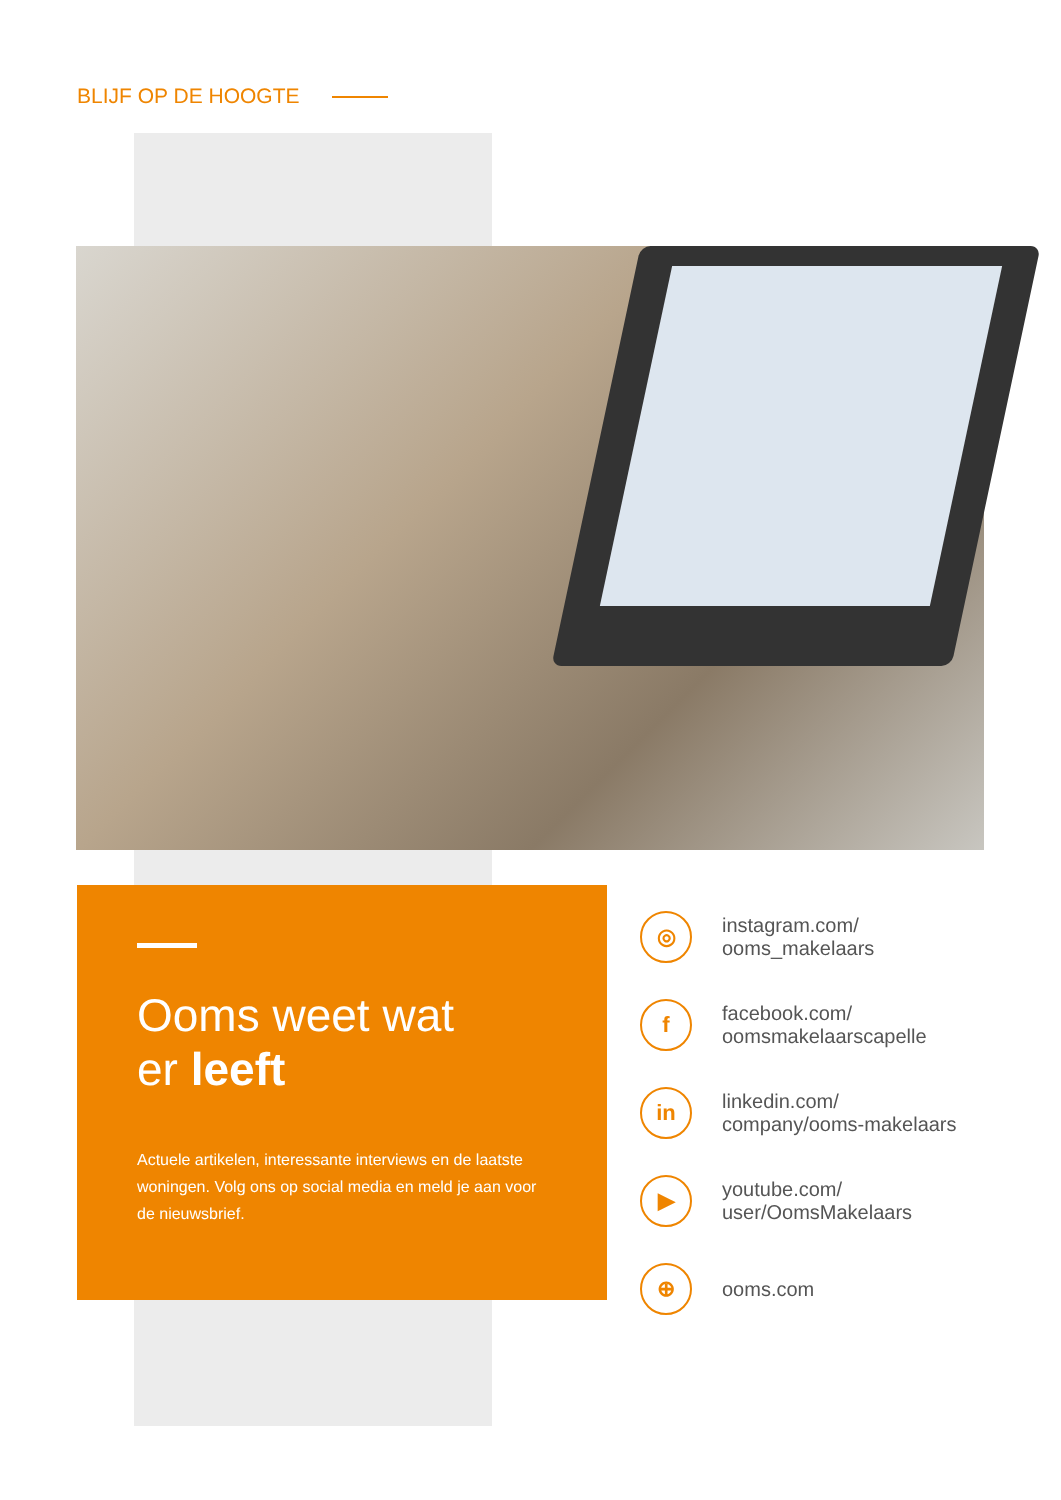BLIJF OP DE HOOGTE
Ooms weet wat
er leeft
Actuele artikelen, interessante interviews en de laatste woningen. Volg ons op social media en meld je aan voor de nieuwsbrief.
◎
instagram.com/
ooms_makelaars
f
facebook.com/
oomsmakelaarscapelle
in
linkedin.com/
company/ooms-makelaars
▶
youtube.com/
user/OomsMakelaars
⊕
ooms.com